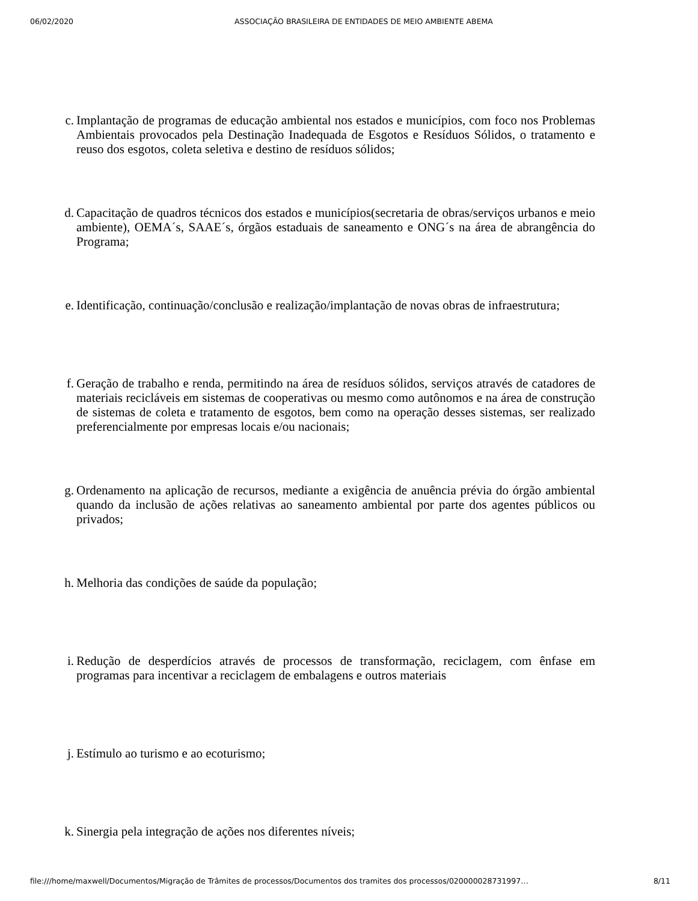06/02/2020 ASSOCIAÇÃO BRASILEIRA DE ENTIDADES DE MEIO AMBIENTE ABEMA
c. Implantação de programas de educação ambiental nos estados e municípios, com foco nos Problemas Ambientais provocados pela Destinação Inadequada de Esgotos e Resíduos Sólidos, o tratamento e reuso dos esgotos, coleta seletiva e destino de resíduos sólidos;
d. Capacitação de quadros técnicos dos estados e municípios(secretaria de obras/serviços urbanos e meio ambiente), OEMA´s, SAAE´s, órgãos estaduais de saneamento e ONG´s na área de abrangência do Programa;
e. Identificação, continuação/conclusão e realização/implantação de novas obras de infraestrutura;
f. Geração de trabalho e renda, permitindo na área de resíduos sólidos, serviços através de catadores de materiais recicláveis em sistemas de cooperativas ou mesmo como autônomos e na área de construção de sistemas de coleta e tratamento de esgotos, bem como na operação desses sistemas, ser realizado preferencialmente por empresas locais e/ou nacionais;
g. Ordenamento na aplicação de recursos, mediante a exigência de anuência prévia do órgão ambiental quando da inclusão de ações relativas ao saneamento ambiental por parte dos agentes públicos ou privados;
h. Melhoria das condições de saúde da população;
i. Redução de desperdícios através de processos de transformação, reciclagem, com ênfase em programas para incentivar a reciclagem de embalagens e outros materiais
j. Estímulo ao turismo e ao ecoturismo;
k. Sinergia pela integração de ações nos diferentes níveis;
file:///home/maxwell/Documentos/Migração de Trâmites de processos/Documentos dos tramites dos processos/020000028731997… 8/11